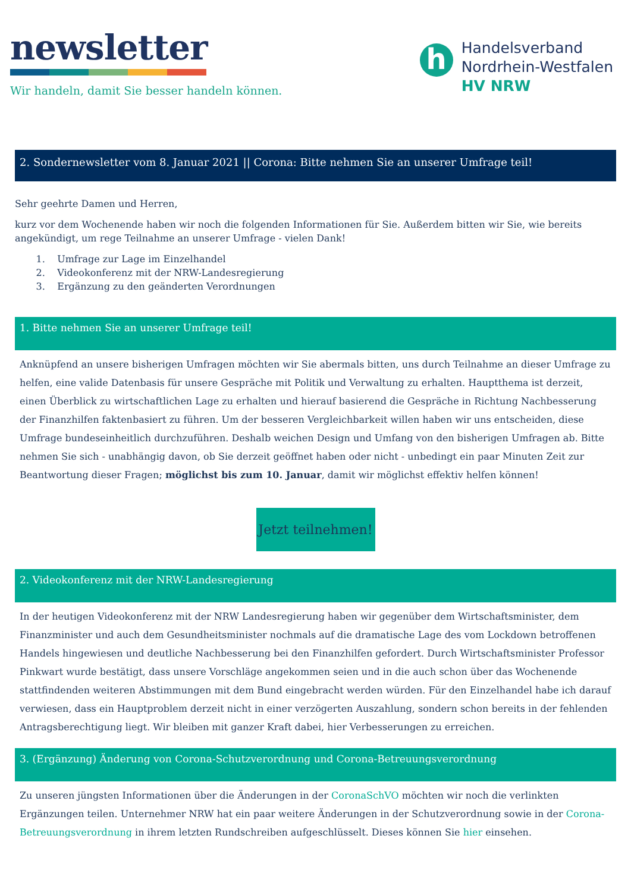newsletter
Wir handeln, damit Sie besser handeln können.
h
Handelsverband
Nordrhein-Westfalen
HV NRW
2. Sondernewsletter vom 8. Januar 2021 || Corona: Bitte nehmen Sie an unserer Umfrage teil!
Sehr geehrte Damen und Herren,
kurz vor dem Wochenende haben wir noch die folgenden Informationen für Sie. Außerdem bitten wir Sie, wie bereits angekündigt, um rege Teilnahme an unserer Umfrage - vielen Dank!
1. Umfrage zur Lage im Einzelhandel
2. Videokonferenz mit der NRW-Landesregierung
3. Ergänzung zu den geänderten Verordnungen
1. Bitte nehmen Sie an unserer Umfrage teil!
Anknüpfend an unsere bisherigen Umfragen möchten wir Sie abermals bitten, uns durch Teilnahme an dieser Umfrage zu helfen, eine valide Datenbasis für unsere Gespräche mit Politik und Verwaltung zu erhalten. Hauptthema ist derzeit, einen Überblick zu wirtschaftlichen Lage zu erhalten und hierauf basierend die Gespräche in Richtung Nachbesserung der Finanzhilfen faktenbasiert zu führen. Um der besseren Vergleichbarkeit willen haben wir uns entscheiden, diese Umfrage bundeseinheitlich durchzuführen. Deshalb weichen Design und Umfang von den bisherigen Umfragen ab. Bitte nehmen Sie sich - unabhängig davon, ob Sie derzeit geöffnet haben oder nicht - unbedingt ein paar Minuten Zeit zur Beantwortung dieser Fragen; möglichst bis zum 10. Januar, damit wir möglichst effektiv helfen können!
Jetzt teilnehmen!
2. Videokonferenz mit der NRW-Landesregierung
In der heutigen Videokonferenz mit der NRW Landesregierung haben wir gegenüber dem Wirtschaftsminister, dem Finanzminister und auch dem Gesundheitsminister nochmals auf die dramatische Lage des vom Lockdown betroffenen Handels hingewiesen und deutliche Nachbesserung bei den Finanzhilfen gefordert. Durch Wirtschaftsminister Professor Pinkwart wurde bestätigt, dass unsere Vorschläge angekommen seien und in die auch schon über das Wochenende stattfindenden weiteren Abstimmungen mit dem Bund eingebracht werden würden. Für den Einzelhandel habe ich darauf verwiesen, dass ein Hauptproblem derzeit nicht in einer verzögerten Auszahlung, sondern schon bereits in der fehlenden Antragsberechtigung liegt. Wir bleiben mit ganzer Kraft dabei, hier Verbesserungen zu erreichen.
3. (Ergänzung) Änderung von Corona-Schutzverordnung und Corona-Betreuungsverordnung
Zu unseren jüngsten Informationen über die Änderungen in der CoronaSchVO möchten wir noch die verlinkten Ergänzungen teilen. Unternehmer NRW hat ein paar weitere Änderungen in der Schutzverordnung sowie in der Corona-Betreuungsverordnung in ihrem letzten Rundschreiben aufgeschlüsselt. Dieses können Sie hier einsehen.